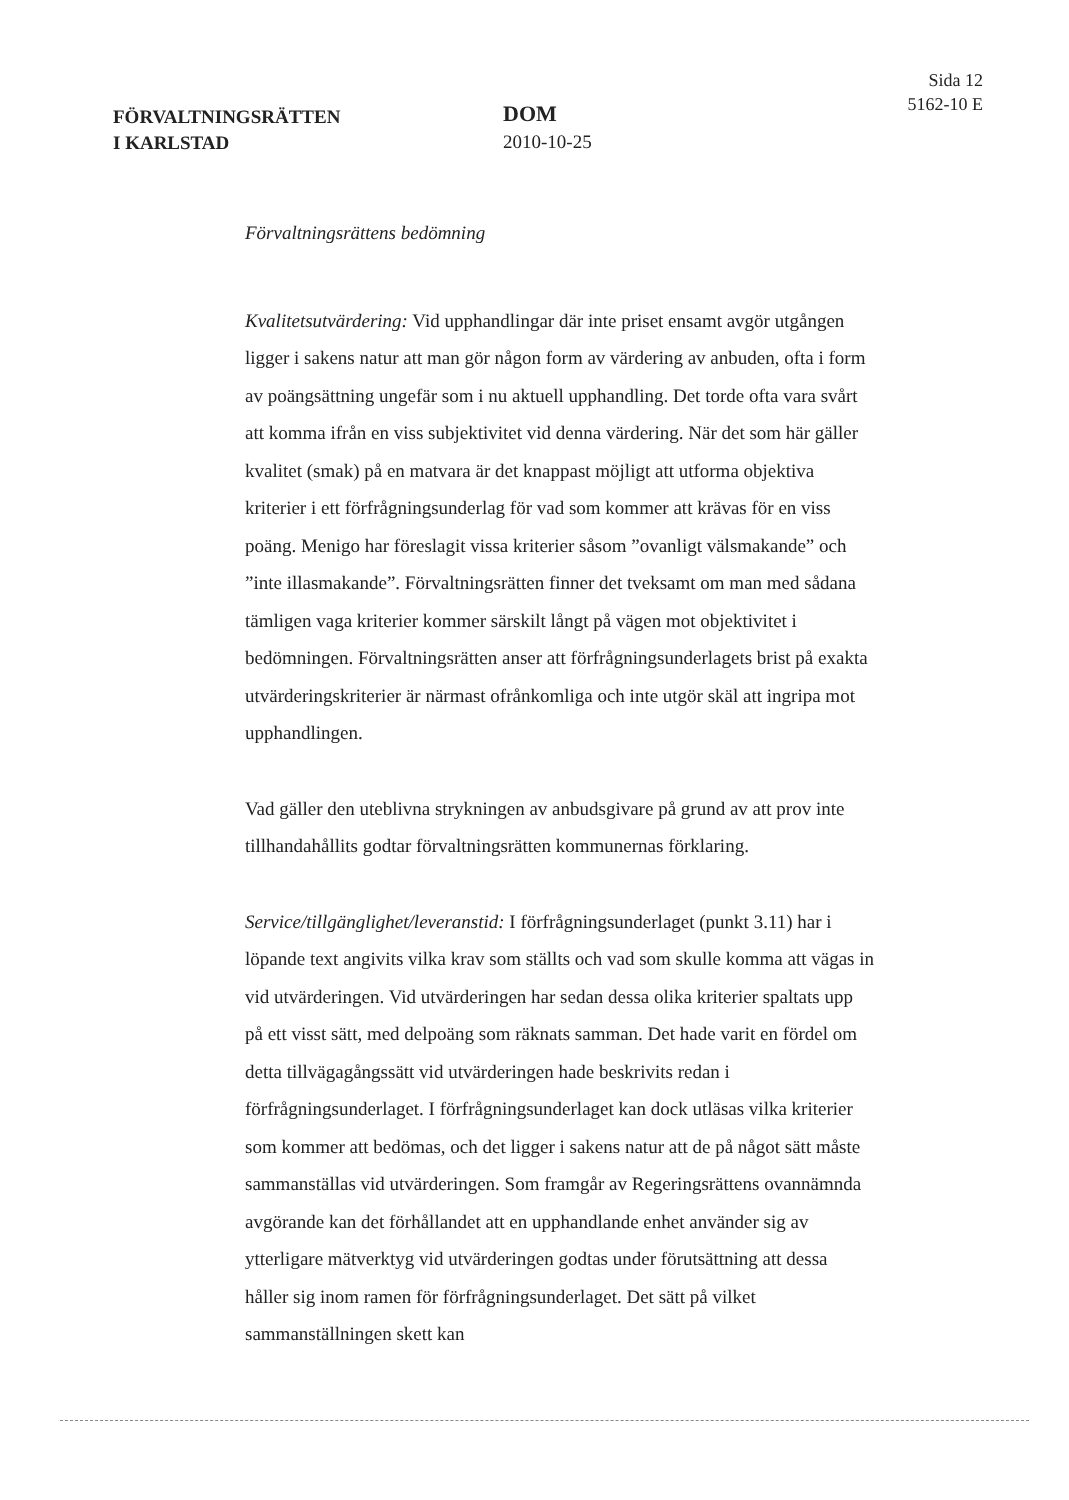FÖRVALTNINGSRÄTTEN
I KARLSTAD
DOM
2010-10-25
Sida 12
5162-10 E
Förvaltningsrättens bedömning
Kvalitetsutvärdering: Vid upphandlingar där inte priset ensamt avgör utgången ligger i sakens natur att man gör någon form av värdering av anbuden, ofta i form av poängsättning ungefär som i nu aktuell upphandling. Det torde ofta vara svårt att komma ifrån en viss subjektivitet vid denna värdering. När det som här gäller kvalitet (smak) på en matvara är det knappast möjligt att utforma objektiva kriterier i ett förfrågningsunderlag för vad som kommer att krävas för en viss poäng. Menigo har föreslagit vissa kriterier såsom ”ovanligt välsmakande” och ”inte illasmakande”. Förvaltningsrätten finner det tveksamt om man med sådana tämligen vaga kriterier kommer särskilt långt på vägen mot objektivitet i bedömningen. Förvaltningsrätten anser att förfrågningsunderlagets brist på exakta utvärderingskriterier är närmast ofrånkomliga och inte utgör skäl att ingripa mot upphandlingen.
Vad gäller den uteblivna strykningen av anbudsgivare på grund av att prov inte tillhandahållits godtar förvaltningsrätten kommunernas förklaring.
Service/tillgänglighet/leveranstid: I förfrågningsunderlaget (punkt 3.11) har i löpande text angivits vilka krav som ställts och vad som skulle komma att vägas in vid utvärderingen. Vid utvärderingen har sedan dessa olika kriterier spaltats upp på ett visst sätt, med delpoäng som räknats samman. Det hade varit en fördel om detta tillvägagångssätt vid utvärderingen hade beskrivits redan i förfrågningsunderlaget. I förfrågningsunderlaget kan dock utläsas vilka kriterier som kommer att bedömas, och det ligger i sakens natur att de på något sätt måste sammanställas vid utvärderingen. Som framgår av Regeringsrättens ovannämnda avgörande kan det förhållandet att en upphandlande enhet använder sig av ytterligare mätverktyg vid utvärderingen godtas under förutsättning att dessa håller sig inom ramen för förfrågningsunderlaget. Det sätt på vilket sammanställningen skett kan